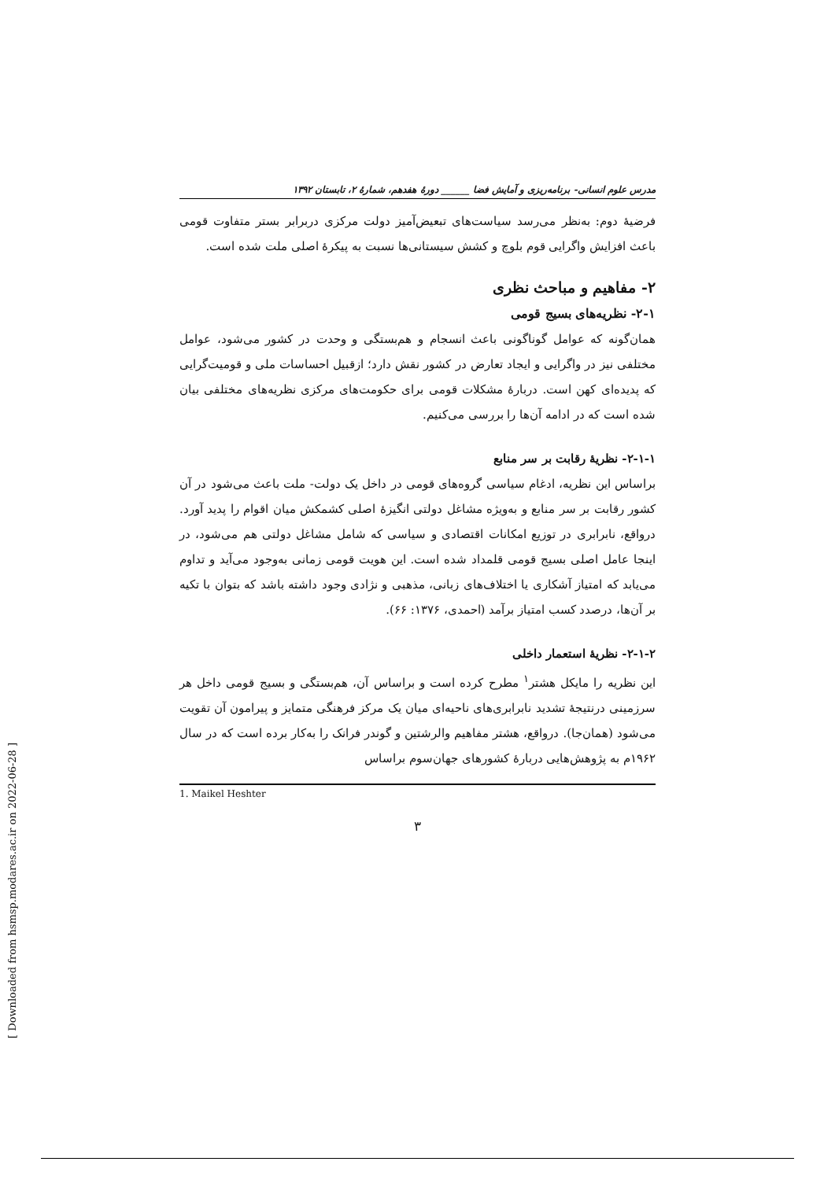مدرس علوم انسانی- برنامه‌ریزی و آمایش فضا ______ دورهٔ هفدهم، شمارهٔ ۲، تابستان ۱۳۹۲
فرضیهٔ دوم: به‌نظر می‌رسد سیاست‌های تبعیض‌آمیز دولت مرکزی دربرابر بستر متفاوت قومی باعث افزایش واگرایی قوم بلوچ و کشش سیستانی‌ها نسبت به پیکرهٔ اصلی ملت شده است.
۲- مفاهیم و مباحث نظری
۲-۱- نظریه‌های بسیج قومی
همان‌گونه که عوامل گوناگونی باعث انسجام و هم‌بستگی و وحدت در کشور می‌شود، عوامل مختلفی نیز در واگرایی و ایجاد تعارض در کشور نقش دارد؛ ازقبیل احساسات ملی و قومیت‌گرایی که پدیده‌ای کهن است. دربارهٔ مشکلات قومی برای حکومت‌های مرکزی نظریه‌های مختلفی بیان شده است که در ادامه آن‌ها را بررسی می‌کنیم.
۲-۱-۱- نظریهٔ رقابت بر سر منابع
براساس این نظریه، ادغام سیاسی گروه‌های قومی در داخل یک دولت- ملت باعث می‌شود در آن کشور رقابت بر سر منابع و به‌ویژه مشاغل دولتی انگیزهٔ اصلی کشمکش میان اقوام را پدید آورد. درواقع، نابرابری در توزیع امکانات اقتصادی و سیاسی که شامل مشاغل دولتی هم می‌شود، در اینجا عامل اصلی بسیج قومی قلمداد شده است. این هویت قومی زمانی به‌وجود می‌آید و تداوم می‌یابد که امتیاز آشکاری یا اختلاف‌های زبانی، مذهبی و نژادی وجود داشته باشد که بتوان با تکیه بر آن‌ها، درصدد کسب امتیاز برآمد (احمدی، ۱۳۷۶: ۶۶).
۲-۱-۲- نظریهٔ استعمار داخلی
این نظریه را مایکل هشتر<sup>۱</sup> مطرح کرده است و براساس آن، هم‌بستگی و بسیج قومی داخل هر سرزمینی درنتیجهٔ تشدید نابرابری‌های ناحیه‌ای میان یک مرکز فرهنگی متمایز و پیرامون آن تقویت می‌شود (همان‌جا). درواقع، هشتر مفاهیم والرشتین و گوندر فرانک را به‌کار برده است که در سال ۱۹۶۲م به پژوهش‌هایی دربارهٔ کشورهای جهان‌سوم براساس
1. Maikel Heshter
۳
[ Downloaded from hsmsp.modares.ac.ir on 2022-06-28 ]